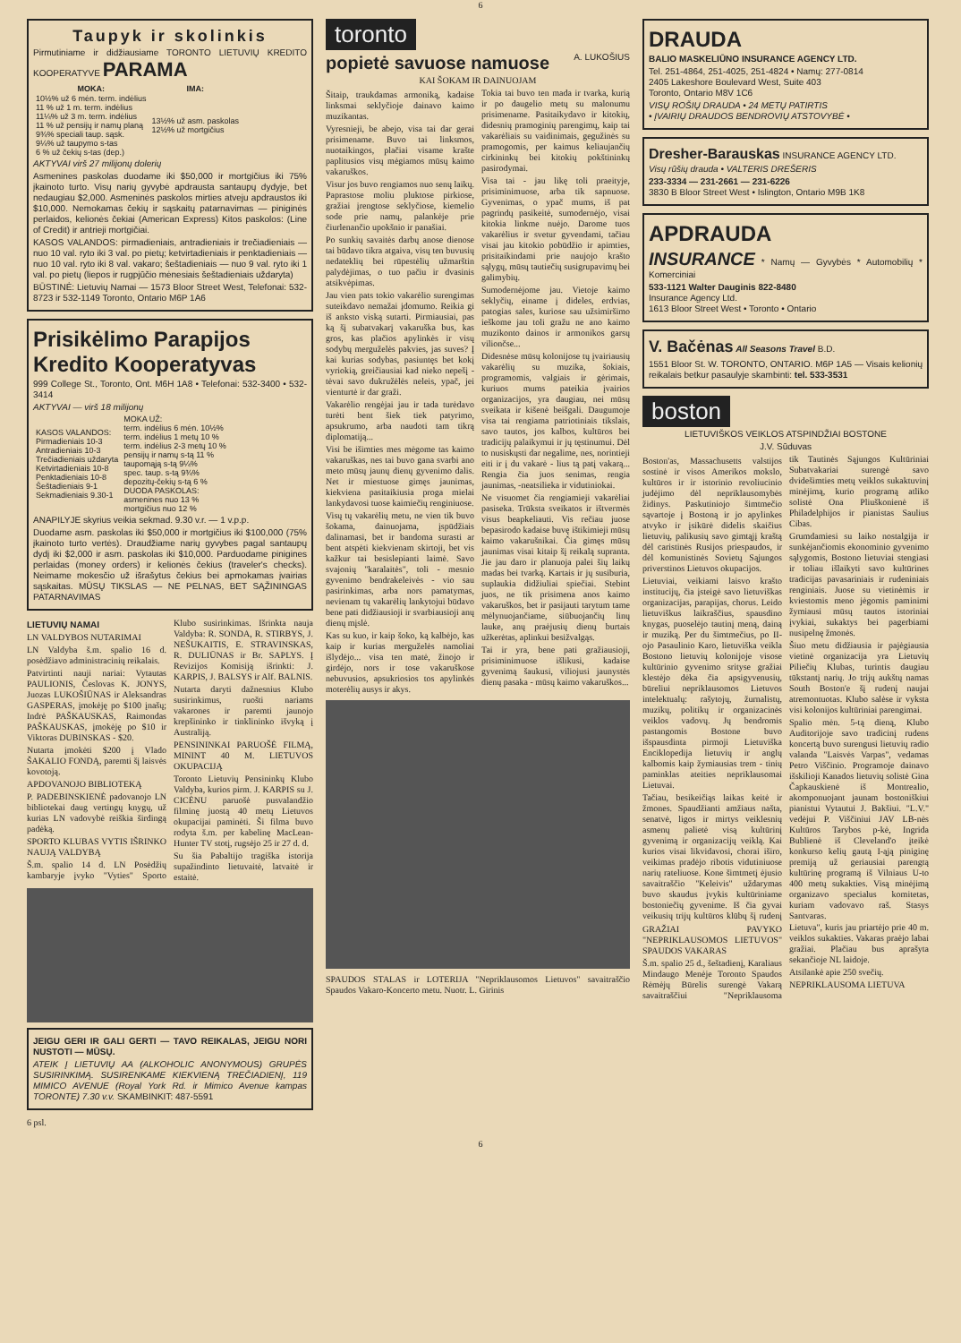6
Taupyk ir skolinkis
Pirmutiniame ir didžiausiame TORONTO LIETUVIŲ KREDITO KOOPERATYVE PARAMA
| MOKA: | IMA: |
| --- | --- |
| 10½% už 6 mėn. term. indėlius 11 % už 1 m. term. indėlius 11¼% už 3 m. term. indėlius 11 % už pensijų ir namų planą 9¾% speciali taup. sąsk. 9¼% už taupymo s-tas 6 % už čekių s-tas (dep.) | 13½% už asm. paskolas 12½% už mortgičius |
AKTYVAI virš 27 milijonų dolerių
Asmenines paskolas duodame iki $50,000 ir mortgičius iki 75% įkainoto turto. Visų narių gyvybė apdrausta santaupų dydyje, bet nedaugiau $2,000. Asmeninės paskolos mirties atveju apdraustos iki $10,000. Nemokamas čekių ir sąskaitų patarnavimas — piniginės perlaidos, kelionės čekiai (American Express) Kitos paskolos: (Line of Credit) ir antrieji mortgičiai.
KASOS VALANDOS: pirmadieniais, antradieniais ir trečiadieniais — nuo 10 val. ryto iki 3 val. po pietų; ketvirtadieniais ir penktadieniais — nuo 10 val. ryto iki 8 val. vakaro; šeštadieniais — nuo 9 val. ryto iki 1 val. po pietų (liepos ir rugpjūčio mėnesiais šeštadieniais uždaryta)
BŪSTINĖ: Lietuvių Namai — 1573 Bloor Street West, Telefonai: 532-8723 ir 532-1149 Toronto, Ontario M6P 1A6
Prisikėlimo Parapijos Kredito Kooperatyvas
999 College St., Toronto, Ont. M6H 1A8 • Telefonai: 532-3400 • 532-3414
AKTYVAI — virš 18 milijonų
| KASOS VALANDOS: Pirmadieniais 10-3 Antradieniais 10-3 Trečiadieniais uždaryta Ketvirtadieniais 10-8 Penktadieniais 10-8 Šeštadieniais 9-1 Sekmadieniais 9.30-1 | MOKA UŽ: term. indėlius 6 mėn. 10½% term. indėlius 1 metų 10 % term. indėlius 2-3 metų 10 % pensijų ir namų s-tą 11 % taupomąją s-tą 9¼% spec. taup. s-tą 9¾% depozitų-čekių s-tą 6 % DUODA PASKOLAS: asmenines nuo 13 % mortgičius nuo 12 % |
ANAPILYJE skyrius veikia sekmad. 9.30 v.r. — 1 v.p.p.
Duodame asm. paskolas iki $50,000 ir mortgičius iki $100,000 (75% įkainoto turto vertės). Draudžiame narių gyvybes pagal santaupų dydį iki $2,000 ir asm. paskolas iki $10,000. Parduodame pinigines perlaidas (money orders) ir kelionės čekius (traveler's checks). Neimame mokesčio už išrašytus čekius bei apmokamas įvairias sąskaitas. MŪSŲ TIKSLAS — NE PELNAS, BET SĄŽININGAS PATARNAVIMAS
LIETUVIŲ NAMAI
LN VALDYBOS NUTARIMAI
LN Valdyba š.m. spalio 16 d. posėdžiavo administracinių reikalais.
Patvirtinti nauji nariai: Vytautas PAULIONIS, Česlovas K. JONYS, Juozas LUKOŠIŪNAS ir Aleksandras GASPERAS, įmokėję po $100 įnašų; Indrė PAŠKAUSKAS, Raimondas PAŠKAUSKAS, įmokėję po $10 ir Viktoras DUBINSKAS - $20.
Nutarta įmokėti $200 į Vlado ŠAKALIO FONDĄ, paremti šį laisvės kovotoją.
APDOVANOJO BIBLIOTEKĄ
P. PADEBINSKIENĖ padovanojo LN bibliotekai daug vertingų knygų, už kurias LN vadovybė reiškia širdingą padėką.
SPORTO KLUBAS VYTIS IŠRINKO NAUJĄ VALDYBĄ
Š.m. spalio 14 d. LN Posėdžių kambaryje įvyko "Vyties" Sporto Klubo susirinkimas. Išrinkta nauja Valdyba: R. SONDA, R. STIRBYS, J. NEŠUKAITIS, E. STRAVINSKAS, R. DULIŪNAS ir Br. SAPLYS. Į Revizijos Komisiją išrinkti: J. KARPIS, J. BALSYS ir Alf. BALNIS.
Nutarta daryti dažnesnius Klubo susirinkimus, ruošti nariams vakarones ir paremti jaunojo krepšininko ir tinklininko išvyką į Australiją.
PENSININKAI PARUOŠĖ FILMĄ, MININT 40 M. LIETUVOS OKUPACIJĄ
Toronto Lietuvių Pensininkų Klubo Valdyba, kurios pirm. J. KARPIS su J. CICĖNU paruošė pusvalandžio filminę juostą 40 metų Lietuvos okupacijai paminėti. Ši filma buvo rodyta š.m. per kabelinę MacLean-Hunter TV stotį, rugsėjo 25 ir 27 d. d.
Su šia Pabaltijo tragiška istorija supažindinto lietuvaitė, latvaitė ir estaitė.
JEIGU GERI IR GALI GERTI — TAVO REIKALAS, JEIGU NORI NUSTOTI — MŪSŲ.
ATEIK Į LIETUVIŲ AA (ALKOHOLIC ANONYMOUS) GRUPĖS SUSIRINKIMĄ. SUSIRENKAME KIEKVIENĄ TREČIADIENĮ, 119 MIMICO AVENUE (Royal York Rd. ir Mimico Avenue kampas TORONTE) 7.30 v.v. SKAMBINKIT: 487-5591
6 psl.
toronto
popietė savuose namuose A. LUKOŠIUS
KAI ŠOKAM IR DAINUOJAM
Šitaip, traukdamas armoniką, kadaise linksmai seklyčioje dainavo kaimo muzikantas.
Vyresnieji, be abejo, visa tai dar gerai prisimename. Buvo tai linksmos, nuotaikingos, plačiai visame krašte paplitusios visų mėgiamos mūsų kaimo vakaruškos.
Visur jos buvo rengiamos nuo senų laikų. Paprastose moliu pluktose pirkiose, gražiai įrengtose seklyčiose, kiemelio sode prie namų, palankėje prie čiurlenančio upokšnio ir panašiai.
Po sunkių savaitės darbų anose dienose tai būdavo tikra atgaiva, visų ten buvusių nedateklių bei rūpestėlių užmarštin palydėjimas, o tuo pačiu ir dvasinis atsikvėpimas.
Jau vien pats tokio vakarėlio surengimas suteikdavo nemažai įdomumo. Reikia gi iš anksto viską sutarti. Pirmiausiai, pas ką šį subatvakarį vakaruška bus, kas gros, kas plačios apylinkės ir visų sodybų merguželės pakvies, jas suves? Į kai kurias sodybas, pasiuntęs bet kokį vyriokią, greičiausiai kad nieko nepešį - tėvai savo dukružėlės neleis, ypač, jei vienturtė ir dar graži.
Vakarėlio rengėjai jau ir tada turėdavo turėti bent šiek tiek patyrimo, apsukrumo, arba naudoti tam tikrą diplomatiją...
Visi be išimties mes mėgome tas kaimo vakaruškas, nes tai buvo gana svarbi ano meto mūsų jaunų dienų gyvenimo dalis. Net ir miestuose gimęs jaunimas, kiekviena pasitaikiusia proga mielai lankydavosi tuose kaimiečių renginiuose.
Visų tų vakarėlių metu, ne vien tik buvo šokama, dainuojama, įspūdžiais dalinamasi, bet ir bandoma surasti ar bent atspėti kiekvienam skirtoji, bet vis kažkur tai besislepianti laimė. Savo svajonių "karalaitės", toli - mesnio gyvenimo bendrakeleivės - vio sau pasirinkimas, arba nors pamatymas, nevienam tų vakarėlių lankytojui būdavo bene pati didžiausioji ir svarbiausioji anų dienų mįslė.
Kas su kuo, ir kaip šoko, ką kalbėjo, kas kaip ir kurias merguželės namoliai išlydėjo... visa ten matė, žinojo ir girdėjo, nors ir tose vakaruškose nebuvusios, apsukriosios tos apylinkės moterėlių ausys ir akys.
Tokia tai buvo ten mada ir tvarka, kurią ir po daugelio metų su malonumu prisimename. Pasitaikydavo ir kitokių, didesnių pramoginių parengimų, kaip tai vakarėliais su vaidinimais, gegužinės su pramogomis, per kaimus keliaujančių cirkininkų bei kitokių pokštininkų pasirodymai.
Visa tai - jau likę toli praeityje, prisiminimuose, arba tik sapnuose. Gyvenimas, o ypač mums, iš pat pagrindų pasikeitė, sumodernėjo, visai kitokia linkme nuėjo. Daromе tuos vakarėlius ir svetur gyvendami, tačiau visai jau kitokio pobūdžio ir apimties, prisitaikindami prie naujojo krašto sąlygų, mūsų tautiečių susigrupavimų bei galimybių.
Sumodernėjome jau. Vietoje kaimo seklyčių, einame į dideles, erdvias, patogias sales, kuriose sau užsimiršimo ieškome jau toli gražu ne ano kaimo muzikonto dainos ir armonikos garsų viliončse...
Didesnėse mūsų kolonijose tų įvairiausių vakarėlių su muzika, šokiais, programomis, valgiais ir gėrimais, kuriuos mums pateikia įvairios organizacijos, yra daugiau, nei mūsų sveikata ir kišenė beišgali. Daugumoje visa tai rengiama patriotiniais tikslais, savo tautos, jos kalbos, kultūros bei tradicijų palaikymui ir jų tęstinumui. Dėl to nusiskųsti dar negalime, nes, norintieji eiti ir į du vakarė - lius tą patį vakarą... Rengia čia juos senimas, rengia jaunimas, -neatsilieka ir vidutiniokai.
Ne visuomet čia rengiamieji vakarėliai pasiseka. Trūksta sveikatos ir ištvermės visus beapkeliauti. Vis rečiau juose bepasirodo kadaise buvę ištikimieji mūsų kaimo vakarušnikai. Čia gimęs mūsų jaunimas visai kitaip šį reikalą supranta. Jie jau daro ir planuoja palei šių laikų madas bei tvarką. Kartais ir jų susiburia, suplaukia didžiuliai spiečiai. Stebint juos, ne tik prisimena anos kaimo vakaruškos, bet ir pasijauti tarytum tame mėlynuojančiame, siūbuojančių linų lauke, anų praėjusių dienų burtais užkerėtas, aplinkui besižvalgąs.
Tai ir yra, bene pati gražiausioji, prisiminimuose išlikusi, kadaise gyvenimą šaukusi, viliojusi jaunystės dienų pasaka - mūsų kaimo vakaruškos...
SPAUDOS STALAS ir LOTERIJA "Nepriklausomos Lietuvos" savaitraščio Spaudos Vakaro-Koncerto metu. Nuotr. L. Girinis
DRAUDA
BALIO MASKELIŪNO INSURANCE AGENCY LTD.
Tel. 251-4864, 251-4025, 251-4824 • Namų: 277-0814
2405 Lakeshore Boulevard West, Suite 403
Toronto, Ontario M8V 1C6
VISŲ ROŠIŲ DRAUDA • 24 METŲ PATIRTIS
• ĮVAIRIŲ DRAUDOS BENDROVIŲ ATSTOVYBĖ •
Dresher-Barauskas INSURANCE AGENCY LTD.
Visų rūšių drauda • VALTERIS DREŠERIS
233-3334 — 231-2661 — 231-6226
3830 B Bloor Street West • Islington, Ontario M9B 1K8
APDRAUDA
INSURANCE * Namų — Gyvybės * Automobilių * Komerciniai
533-1121 Walter Dauginis 822-8480
Insurance Agency Ltd.
1613 Bloor Street West • Toronto • Ontario
V. Bačėnas All Seasons Travel B.D.
1551 Bloor St. W. TORONTO, ONTARIO. M6P 1A5 — Visais kelionių reikalais betkur pasaulyje skambinti: tel. 533-3531
boston
LIETUVIŠKOS VEIKLOS ATSPINDŽIAI BOSTONE
J.V. Sūduvas
Boston'as, Massachusetts valstijos sostinė ir visos Amerikos mokslo, kultūros ir ir istorinio revoliucinio judėjimo dėl nepriklausomybės židinys. Paskutiniojo šimtmečio sąvartoje į Bostoną ir jo apylinkes atvyko ir įsikūrė didelis skaičius lietuvių, palikusių savo gimtąjį kraštą dėl caristinės Rusijos priespaudos, ir dėl komunistinės Sovietų Sąjungos priverstinos Lietuvos okupacijos.
Lietuviai, veikiami laisvo krašto institucijų, čia įsteigė savo lietuviškas organizacijas, parapijas, chorus. Leido lietuviškus laikraščius, spausdino knygas, puoselėjo tautinį meną, dainą ir muziką. Per du šimtmečius, po II-ojo Pasaulinio Karo, lietuviška veikla Bostono lietuvių kolonijoje visose kultūrinio gyvenimo srityse gražiai klestėjo dėka čia apsigyvenusių, būreliui nepriklausomos Lietuvos intelektualų: rašytojų, žurnalistų, muzikų, politikų ir organizacinės veiklos vadovų. Jų bendromis pastangomis Bostone buvo išspausdinta pirmoji Lietuviška Enciklopedija lietuvių ir anglų kalbomis kaip žymiausias trem - tinių paminklas ateities nepriklausomai Lietuvai.
Tačiau, besikeičiąs laikas keitė ir žmones. Spaudžianti amžiaus našta, senatvė, ligos ir mirtys veiklesnių asmenų palietė visą kultūrinį gyvenimą ir organizacijų veiklą. Kai kurios visai likvidavosi, chorai iširo, veikimas pradėjo ribotis vidutiniuose narių rateliuose. Kone šimtmetį ėjusio savaitraščio "Keleivis" uždarymas buvo skaudus įvykis kultūriniame bostoniečių gyvenime. Iš čia gyvai veikusių trijų kultūros klūbų šį rudenį tik Tautinės Sąjungos Kultūriniai Subatvakariai surengė savo dvidešimties metų veiklos sukaktuvinį minėjimą, kurio programą atliko solistė Ona Pliuškonienė iš Philadelphijos ir pianistas Saulius Cibas.
Grumdamiesi su laiko nostalgija ir sunkėjančiomis ekonominio gyvenimo sąlygomis, Bostono lietuviai stengiasi ir toliau išlaikyti savo kultūrines tradicijas pavasariniais ir rudeniniais renginiais. Juose su vietinėmis ir kviestomis meno jėgomis paminimi žymiausi mūsų tautos istoriniai įvykiai, sukaktys bei pagerbiami nusipelnę žmonės.
Šiuo metu didžiausia ir pajėgiausia vietinė organizacija yra Lietuvių Piliečių Klubas, turintis daugiau tūkstantį narių. Jo trijų aukštų namas South Boston'e šį rudenį naujai atremontuotas. Klubo salėse ir vykstа visi kolonijos kultūriniai parengimai.
Spalio mėn. 5-tą dieną, Klubo Auditorijoje savo tradicinį rudens koncertą buvo surengusi lietuvių radio valanda "Laisvės Varpas", vedamas Petro Viščinio. Programoje dainavo išskilioji Kanados lietuvių solistė Gina Čapkauskienė iš Montrealio, akomponuojant jaunam bostoniškiui pianistui Vytautui J. Bakšiui. "L.V." vedėjui P. Viščiniui JAV LB-nės Kultūros Tarybos p-kė, Ingrida Bublienė iš Cleveland'o įteikė konkurso kelių gautą I-ąją piniginę premiją už geriausiai parengtą kultūrinę programą iš Vilniaus U-to 400 metų sukakties. Visą minėjimą organizavo specialus komitetas, kuriam vadovavo raš. Stasys Santvaras.
GRAŽIAI PAVYKO "NEPRIKLAUSOMOS LIETUVOS" SPAUDOS VAKARAS
Š.m. spalio 25 d., šeštadienį, Karaliaus Mindaugo Menėje Toronto Spaudos Rėmėjų Būrelis surengė Vakarą savaitraščiui "Nepriklausoma Lietuva", kuris jau priartėjo prie 40 m. veiklos sukakties. Vakaras praėjo labai gražiai. Plačiau bus aprašyta sekančioje NL laidoje.
Atsilankė apie 250 svečių.
NEPRIKLAUSOMA LIETUVA
6